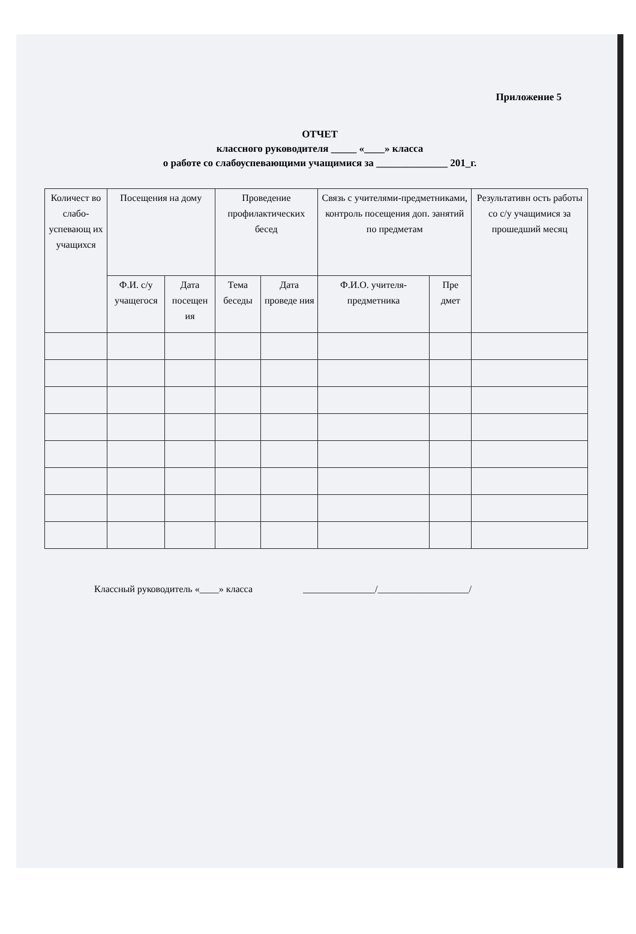Приложение 5
ОТЧЕТ
классного руководителя _____ «____» класса
о работе со слабоуспевающими учащимися за ______________ 201_г.
| Количест во слабо-успевающ их учащихся | Посещения на дому | | Проведение профилактических бесед | | Связь с учителями-предметниками, контроль посещения доп. занятий по предметам | | Результативн ость работы со с/у учащимися за прошедший месяц |
| --- | --- | --- | --- | --- | --- | --- | --- |
| | Ф.И. с/у учащегося | Дата посещен ия | Тема беседы | Дата проведе ния | Ф.И.О. учителя-предметника | Пре дмет | |
Классный руководитель «____» класса _______________/___________________/